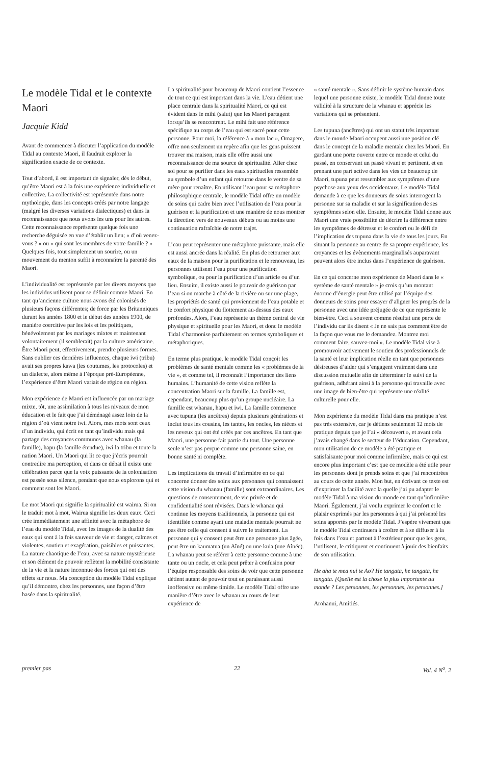Le modèle Tidal et le contexte Maori
Jacquie Kidd
Avant de commencer à discuter l’application du modèle Tidal au contexte Maori, il faudrait explorer la signification exacte de ce contexte.
Tout d’abord, il est important de signaler, dès le début, qu’être Maori est à la fois une expérience individuelle et collective. La collectivité est représentée dans notre mythologie, dans les concepts créés par notre langage (malgré les diverses variations dialectiques) et dans la reconnaissance que nous avons les uns pour les autres. Cette reconnaissance représente quelque fois une recherche déguisée en vue d’établir un lien; « d’où venez-vous ? » ou « qui sont les membres de votre famille ? » Quelques fois, tout simplement un sourire, ou un mouvement du menton suffit à reconnaître la parenté des Maori.
L’individualité est représentée par les divers moyens que les individus utilisent pour se définir comme Maori. En tant qu’ancienne culture nous avons été colonisés de plusieurs façons différentes; de force par les Britanniques durant les années 1800 et le début des années 1900, de manière coercitive par les lois et les politiques, bénévolement par les mariages mixtes et maintenant volontairement (il semblerait) par la culture américaine. Être Maori peut, effectivement, prendre plusieurs formes. Sans oublier ces dernières influences, chaque iwi (tribu) avait ses propres kawa (les coutumes, les protocoles) et un dialecte, alors même à l’époque pré-Européenne, l’expérience d’être Maori variait de région en région.
Mon expérience de Maori est influencée par un mariage mixte, tôt, une assimilation à tous les niveaux de mon éducation et le fait que j’ai déménagé assez loin de la région d’où vient notre iwi. Alors, mes mots sont ceux d’un individu, qui écrit en tant qu’individu mais qui partage des croyances communes avec whanau (la famille), hapu (la famille étendue), iwi la tribu et toute la nation Maori. Un Maori qui lit ce que j’écris pourrait contredire ma perception, et dans ce débat il existe une célébration parce que la voix puissante de la colonisation est passée sous silence, pendant que nous explorons qui et comment sont les Maori.
Le mot Maori qui signifie la spiritualité est wairua. Si on le traduit mot à mot, Wairua signifie les deux eaux. Ceci crée immédiatement une affinité avec la métaphore de l’eau du modèle Tidal, avec les images de la dualité des eaux qui sont à la fois sauveur de vie et danger, calmes et violentes, soutien et exagération, paisibles et puissantes. La nature chaotique de l’eau, avec sa nature mystérieuse et son élément de pouvoir reflètent la mobilité consistante de la vie et la nature inconnue des forces qui ont des effets sur nous. Ma conception du modèle Tidal explique qu’il démontre, chez les personnes, une façon d’être basée dans la spiritualité.
La spiritualité pour beaucoup de Maori contient l’essence de tout ce qui est important dans la vie. L’eau détient une place centrale dans la spiritualité Maori, ce qui est évident dans le mihi (salut) que les Maori partagent lorsqu’ils se rencontrent. Le mihi fait une référence spécifique au corps de l’eau qui est sacré pour cette personne. Pour moi, la référence à « mon lac », Omapere, offre non seulement un repère afin que les gens puissent trouver ma maison, mais elle offre aussi une reconnaissance de ma source de spiritualité. Aller chez soi pour se purifier dans les eaux spirituelles ressemble au symbole d’un enfant qui retourne dans le ventre de sa mère pour renaître. En utilisant l’eau pour sa métaphore philosophique centrale, le modèle Tidal offre un modèle de soins qui cadre bien avec l’utilisation de l’eau pour la guérison et la purification et une manière de nous montrer la direction vers de nouveaux débuts ou au moins une continuation rafraîchie de notre trajet.
L’eau peut représenter une métaphore puissante, mais elle est aussi ancrée dans la réalité. En plus de retourner aux eaux de la maison pour la purification et le renouveau, les personnes utilisent l’eau pour une purification symbolique, ou pour la purification d’un article ou d’un lieu. Ensuite, il existe aussi le pouvoir de guérison par l’eau si on marche à côté de la rivière ou sur une plage, les propriétés de santé qui proviennent de l’eau potable et le confort physique du flottement au-dessus des eaux profondes. Alors, l’eau représente un thème central de vie physique et spirituelle pour les Maori, et donc le modèle Tidal s’harmonise parfaitement en termes symboliques et métaphoriques.
En terme plus pratique, le modèle Tidal conçoit les problèmes de santé mentale comme les « problèmes de la vie », et comme tel, il reconnaît l’importance des liens humains. L’humanité de cette vision reflète la concentration Maori sur la famille. La famille est, cependant, beaucoup plus qu’un groupe nucléaire. La famille est whanau, hapu et iwi. La famille commence avec tupuna (les ancêtres) depuis plusieurs générations et inclut tous les cousins, les tantes, les oncles, les nièces et les neveux qui ont été créés par ces ancêtres. En tant que Maori, une personne fait partie du tout. Une personne seule n’est pas perçue comme une personne saine, en bonne santé ni complète.
Les implications du travail d’infirmière en ce qui concerne donner des soins aux personnes qui connaissent cette vision du whanau (famille) sont extraordinaires. Les questions de consentement, de vie privée et de confidentialité sont révisées. Dans le whanau qui continue les moyens traditionnels, la personne qui est identifiée comme ayant une maladie mentale pourrait ne pas être celle qui consent à suivre le traitement. La personne qui y consent peut être une personne plus âgée, peut être un kaumatua (un Aîné) ou une kuia (une Aînée). La whanau peut se référer à cette personne comme à une tante ou un oncle, et cela peut prêter à confusion pour l’équipe responsable des soins de voir que cette personne détient autant de pouvoir tout en paraissant aussi inoffensive ou même timide. Le modèle Tidal offre une manière d’être avec le whanau au cours de leur expérience de
« santé mentale ». Sans définir le système humain dans lequel une personne existe, le modèle Tidal donne toute validité à la structure de la whanau et apprécie les variations qui se présentent.
Les tupuna (ancêtres) qui ont un statut très important dans le monde Maori occupent aussi une position clé dans le concept de la maladie mentale chez les Maori. En gardant une porte ouverte entre ce monde et celui du passé, en conservant un passé vivant et pertinent, et en prenant une part active dans les vies de beaucoup de Maori, tupuna peut ressembler aux symptômes d’une psychose aux yeux des occidentaux. Le modèle Tidal demande à ce que les donneurs de soins interrogent la personne sur sa maladie et sur la signification de ses symptômes selon elle. Ensuite, le modèle Tidal donne aux Maori une vraie possibilité de décrire la différence entre les symptômes de détresse et le confort ou le défi de l’implication des tupuna dans la vie de tous les jours. En situant la personne au centre de sa propre expérience, les croyances et les évènements marginalisés auparavant peuvent alors être inclus dans l’expérience de guérison.
En ce qui concerne mon expérience de Maori dans le « système de santé mentale » je crois qu’un montant énorme d’énergie peut être utilisé par l’équipe des donneurs de soins pour essayer d’aligner les progrès de la personne avec une idée préjugée de ce que représente le bien-être. Ceci a souvent comme résultat une perte de l’individu car ils disent « Je ne sais pas comment être de la façon que vous me le demandez. Montrez moi comment faire, sauvez-moi ». Le modèle Tidal vise à promouvoir activement le soutien des professionnels de la santé et leur implication réelle en tant que personnes désireuses d’aider qui s’engagent vraiment dans une discussion mutuelle afin de déterminer le suivi de la guérison, adhérant ainsi à la personne qui travaille avec une image de bien-être qui représente une réalité culturelle pour elle.
Mon expérience du modèle Tidal dans ma pratique n’est pas très extensive, car je détiens seulement 12 mois de pratique depuis que je l’ai « découvert », et avant cela j’avais changé dans le secteur de l’éducation. Cependant, mon utilisation de ce modèle a été pratique et satisfaisante pour moi comme infirmière, mais ce qui est encore plus important c’est que ce modèle a été utile pour les personnes dont je prends soins et que j’ai rencontrées au cours de cette année. Mon but, en écrivant ce texte est d’exprimer la facilité avec la quelle j’ai pu adapter le modèle Tidal à ma vision du monde en tant qu’infirmière Maori. Également, j’ai voulu exprimer le confort et le plaisir exprimés par les personnes à qui j’ai présenté les soins apportés par le modèle Tidal. J’espère vivement que le modèle Tidal continuera à croître et à se diffuser à la fois dans l’eau et partout à l’extérieur pour que les gens, l’utilisent, le critiquent et continuent à jouir des bienfaits de son utilisation.
He aha te mea nui te Ao? He tangata, he tangata, he tangata. [Quelle est la chose la plus importante au monde ? Les personnes, les personnes, les personnes.]
Arohanui, Amitiés.
premier pas 22 Vol. 4 N<sup>o</sup>. 2